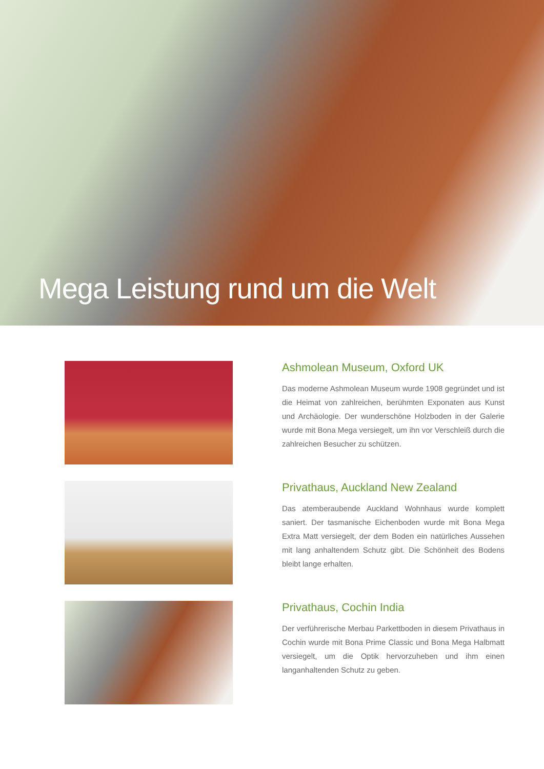Mega Leistung rund um die Welt
Ashmolean Museum, Oxford UK
Das moderne Ashmolean Museum wurde 1908 gegründet und ist die Heimat von zahlreichen, berühmten Exponaten aus Kunst und Archäologie. Der wunderschöne Holzboden in der Galerie wurde mit Bona Mega versiegelt, um ihn vor Verschleiß durch die zahlreichen Besucher zu schützen.
Privathaus, Auckland New Zealand
Das atemberaubende Auckland Wohnhaus wurde komplett saniert. Der tasmanische Eichenboden wurde mit Bona Mega Extra Matt versiegelt, der dem Boden ein natürliches Aussehen mit lang anhaltendem Schutz gibt. Die Schönheit des Bodens bleibt lange erhalten.
Privathaus, Cochin India
Der verführerische Merbau Parkettboden in diesem Privathaus in Cochin wurde mit Bona Prime Classic und Bona Mega Halbmatt versiegelt, um die Optik hervorzuheben und ihm einen langanhaltenden Schutz zu geben.